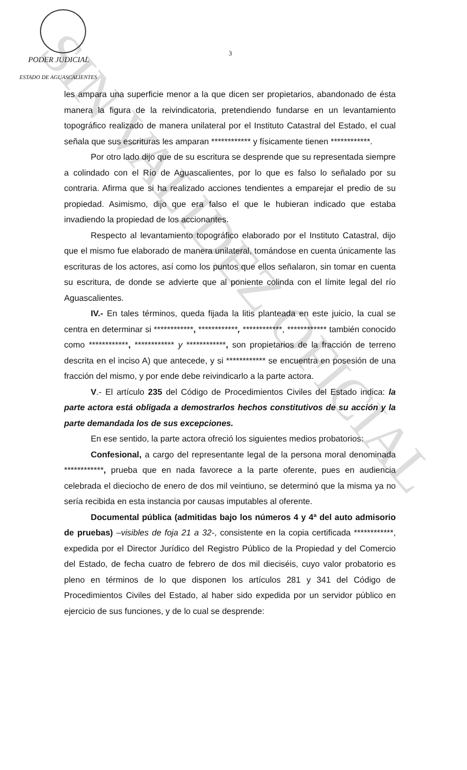SIN VALIDEZ OFICIAL
3
PODER JUDICIAL
ESTADO DE AGUASCALIENTES
les ampara una superficie menor a la que dicen ser propietarios, abandonado de ésta manera la figura de la reivindicatoria, pretendiendo fundarse en un levantamiento topográfico realizado de manera unilateral por el Instituto Catastral del Estado, el cual señala que sus escrituras les amparan ************ y físicamente tienen ************.
Por otro lado dijo que de su escritura se desprende que su representada siempre a colindado con el Río de Aguascalientes, por lo que es falso lo señalado por su contraria. Afirma que si ha realizado acciones tendientes a emparejar el predio de su propiedad. Asimismo, dijo que era falso el que le hubieran indicado que estaba invadiendo la propiedad de los accionantes.
Respecto al levantamiento topográfico elaborado por el Instituto Catastral, dijo que el mismo fue elaborado de manera unilateral, tomándose en cuenta únicamente las escrituras de los actores, así como los puntos que ellos señalaron, sin tomar en cuenta su escritura, de donde se advierte que al poniente colinda con el límite legal del río Aguascalientes.
IV.- En tales términos, queda fijada la litis planteada en este juicio, la cual se centra en determinar si ************, ************, ************, ************ también conocido como ************, ************ y ************, son propietarios de la fracción de terreno descrita en el inciso A) que antecede, y si ************ se encuentra en posesión de una fracción del mismo, y por ende debe reivindicarlo a la parte actora.
V.- El artículo 235 del Código de Procedimientos Civiles del Estado indica: la parte actora está obligada a demostrarlos hechos constitutivos de su acción y la parte demandada los de sus excepciones.
En ese sentido, la parte actora ofreció los siguientes medios probatorios:
Confesional, a cargo del representante legal de la persona moral denominada ************, prueba que en nada favorece a la parte oferente, pues en audiencia celebrada el dieciocho de enero de dos mil veintiuno, se determinó que la misma ya no sería recibida en esta instancia por causas imputables al oferente.
Documental pública (admitidas bajo los números 4 y 4ª del auto admisorio de pruebas) –visibles de foja 21 a 32-, consistente en la copia certificada ************, expedida por el Director Jurídico del Registro Público de la Propiedad y del Comercio del Estado, de fecha cuatro de febrero de dos mil dieciséis, cuyo valor probatorio es pleno en términos de lo que disponen los artículos 281 y 341 del Código de Procedimientos Civiles del Estado, al haber sido expedida por un servidor público en ejercicio de sus funciones, y de lo cual se desprende: